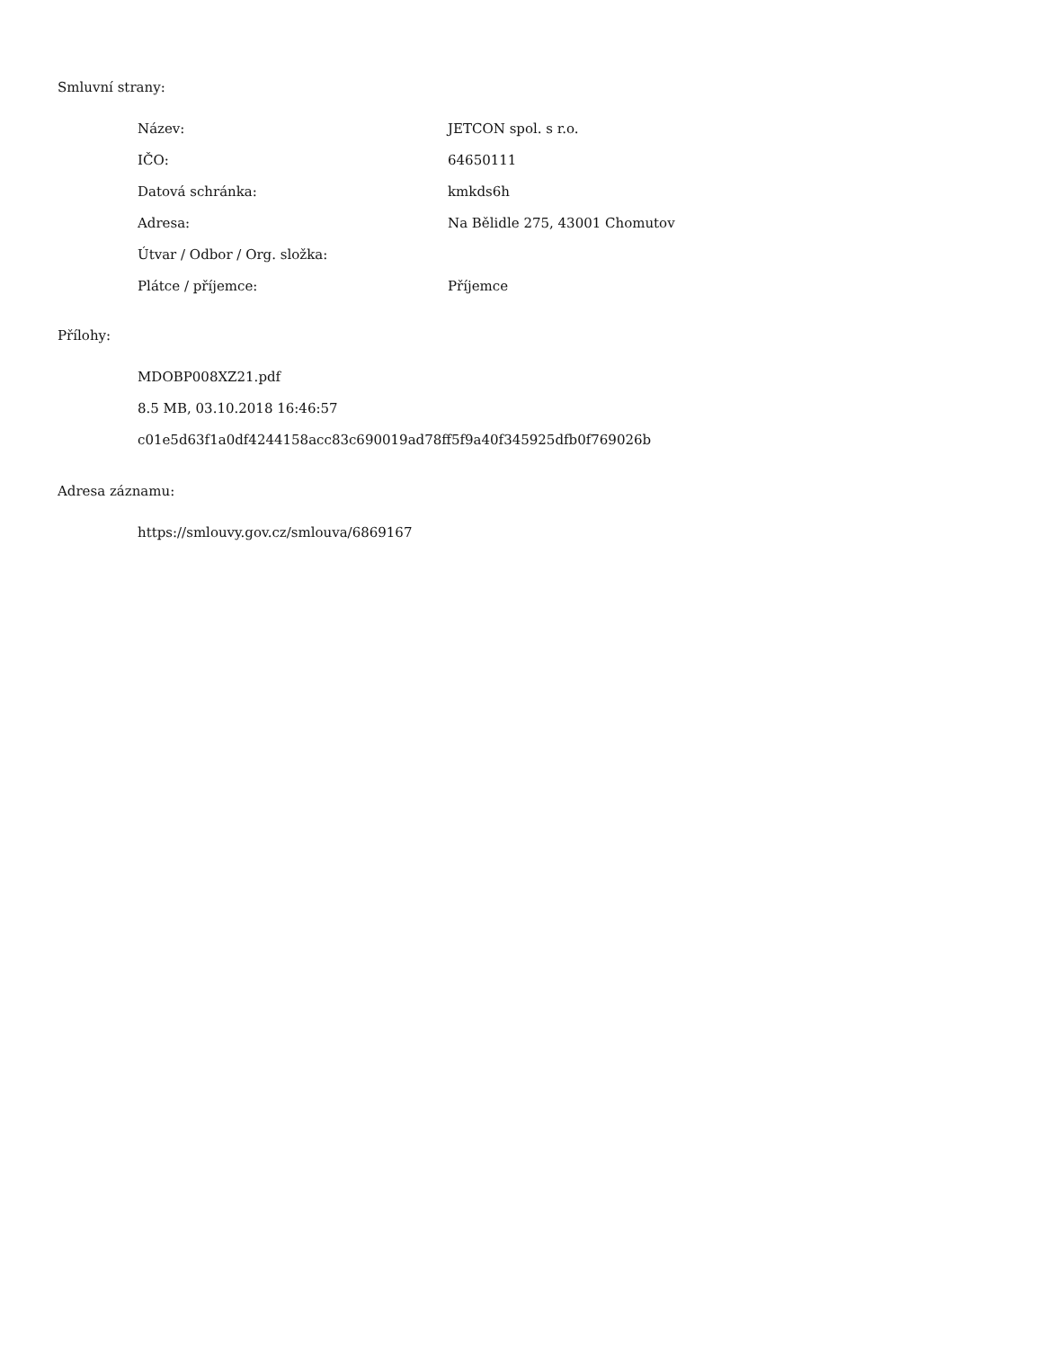Smluvní strany:
| Název: | JETCON spol. s r.o. |
| IČO: | 64650111 |
| Datová schránka: | kmkds6h |
| Adresa: | Na Bělidle 275, 43001 Chomutov |
| Útvar / Odbor / Org. složka: | |
| Plátce / příjemce: | Příjemce |
Přílohy:
MDOBP008XZ21.pdf
8.5 MB, 03.10.2018 16:46:57
c01e5d63f1a0df4244158acc83c690019ad78ff5f9a40f345925dfb0f769026b
Adresa záznamu:
https://smlouvy.gov.cz/smlouva/6869167